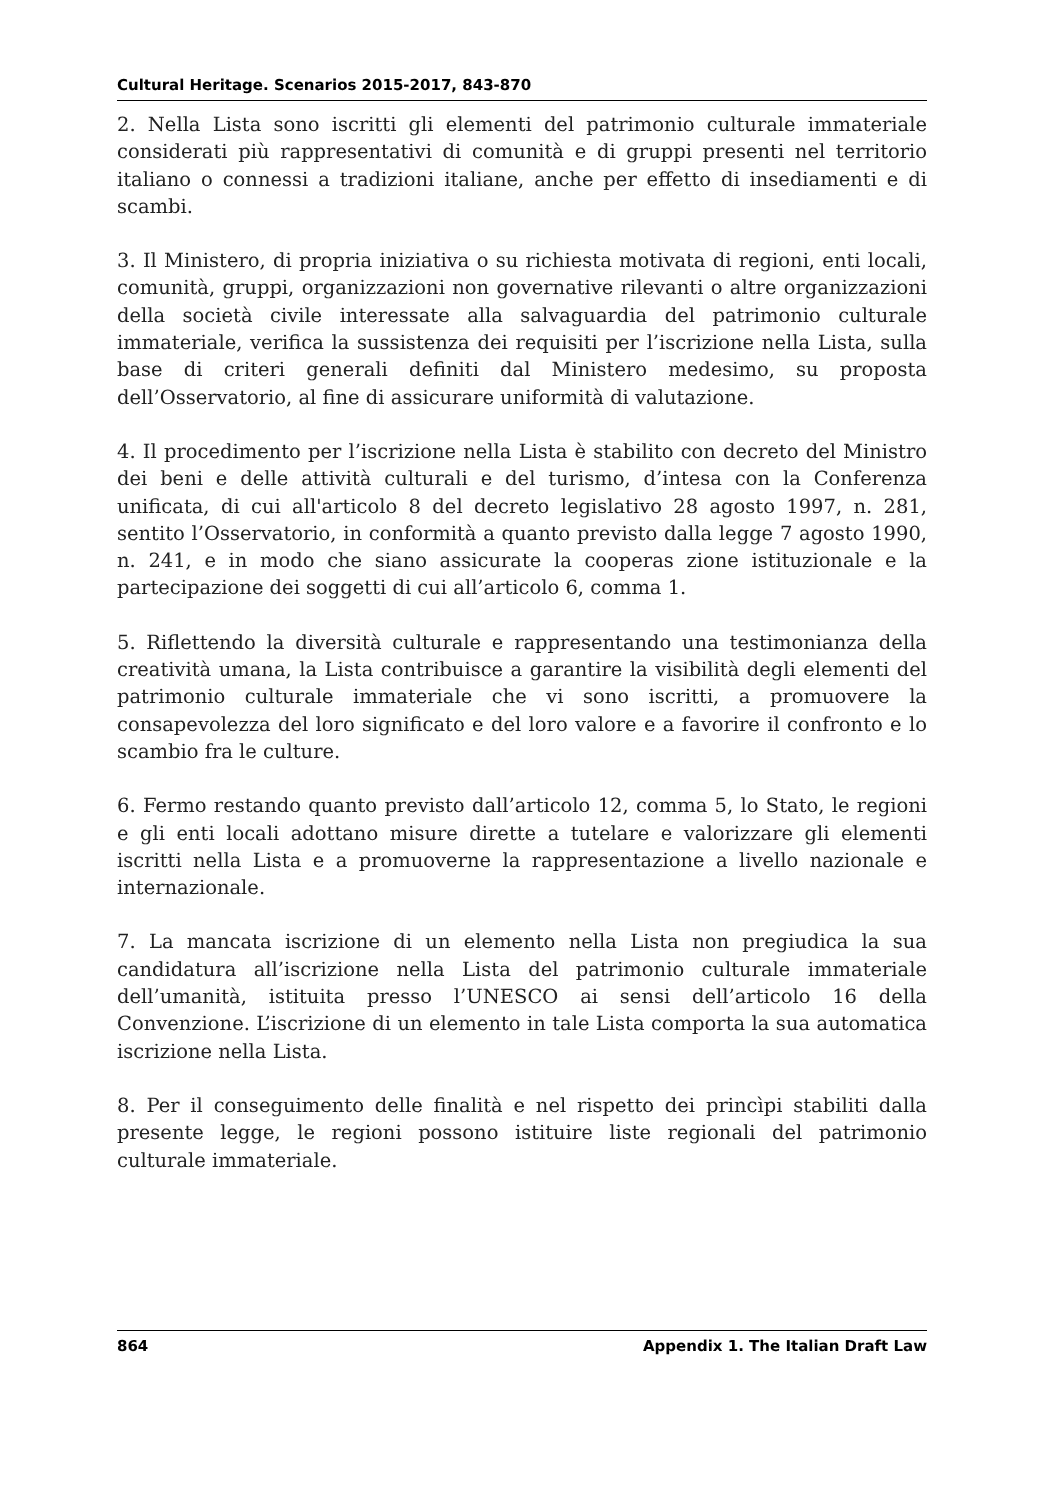Cultural Heritage. Scenarios 2015-2017, 843-870
2. Nella Lista sono iscritti gli elementi del patrimonio culturale immateriale considerati più rappresentativi di comunità e di gruppi presenti nel territorio italiano o connessi a tradizioni italiane, anche per effetto di insediamenti e di scambi.
3. Il Ministero, di propria iniziativa o su richiesta motivata di regioni, enti locali, comunità, gruppi, organizzazioni non governative rilevanti o altre organizzazioni della società civile interessate alla salvaguardia del patrimonio culturale immateriale, verifica la sussistenza dei requisiti per l’iscrizione nella Lista, sulla base di criteri generali definiti dal Ministero medesimo, su proposta dell’Osservatorio, al fine di assicurare uniformità di valutazione.
4. Il procedimento per l’iscrizione nella Lista è stabilito con decreto del Ministro dei beni e delle attività culturali e del turismo, d’intesa con la Conferenza unificata, di cui all'articolo 8 del decreto legislativo 28 agosto 1997, n. 281, sentito l’Osservatorio, in conformità a quanto previsto dalla legge 7 agosto 1990, n. 241, e in modo che siano assicurate la cooperas zione istituzionale e la partecipazione dei soggetti di cui all’articolo 6, comma 1.
5. Riflettendo la diversità culturale e rappresentando una testimonianza della creatività umana, la Lista contribuisce a garantire la visibilità degli elementi del patrimonio culturale immateriale che vi sono iscritti, a promuovere la consapevolezza del loro significato e del loro valore e a favorire il confronto e lo scambio fra le culture.
6. Fermo restando quanto previsto dall’articolo 12, comma 5, lo Stato, le regioni e gli enti locali adottano misure dirette a tutelare e valorizzare gli elementi iscritti nella Lista e a promuoverne la rappresentazione a livello nazionale e internazionale.
7. La mancata iscrizione di un elemento nella Lista non pregiudica la sua candidatura all’iscrizione nella Lista del patrimonio culturale immateriale dell’umanità, istituita presso l’UNESCO ai sensi dell’articolo 16 della Convenzione. L’iscrizione di un elemento in tale Lista comporta la sua automatica iscrizione nella Lista.
8. Per il conseguimento delle finalità e nel rispetto dei princìpi stabiliti dalla presente legge, le regioni possono istituire liste regionali del patrimonio culturale immateriale.
864 Appendix 1. The Italian Draft Law